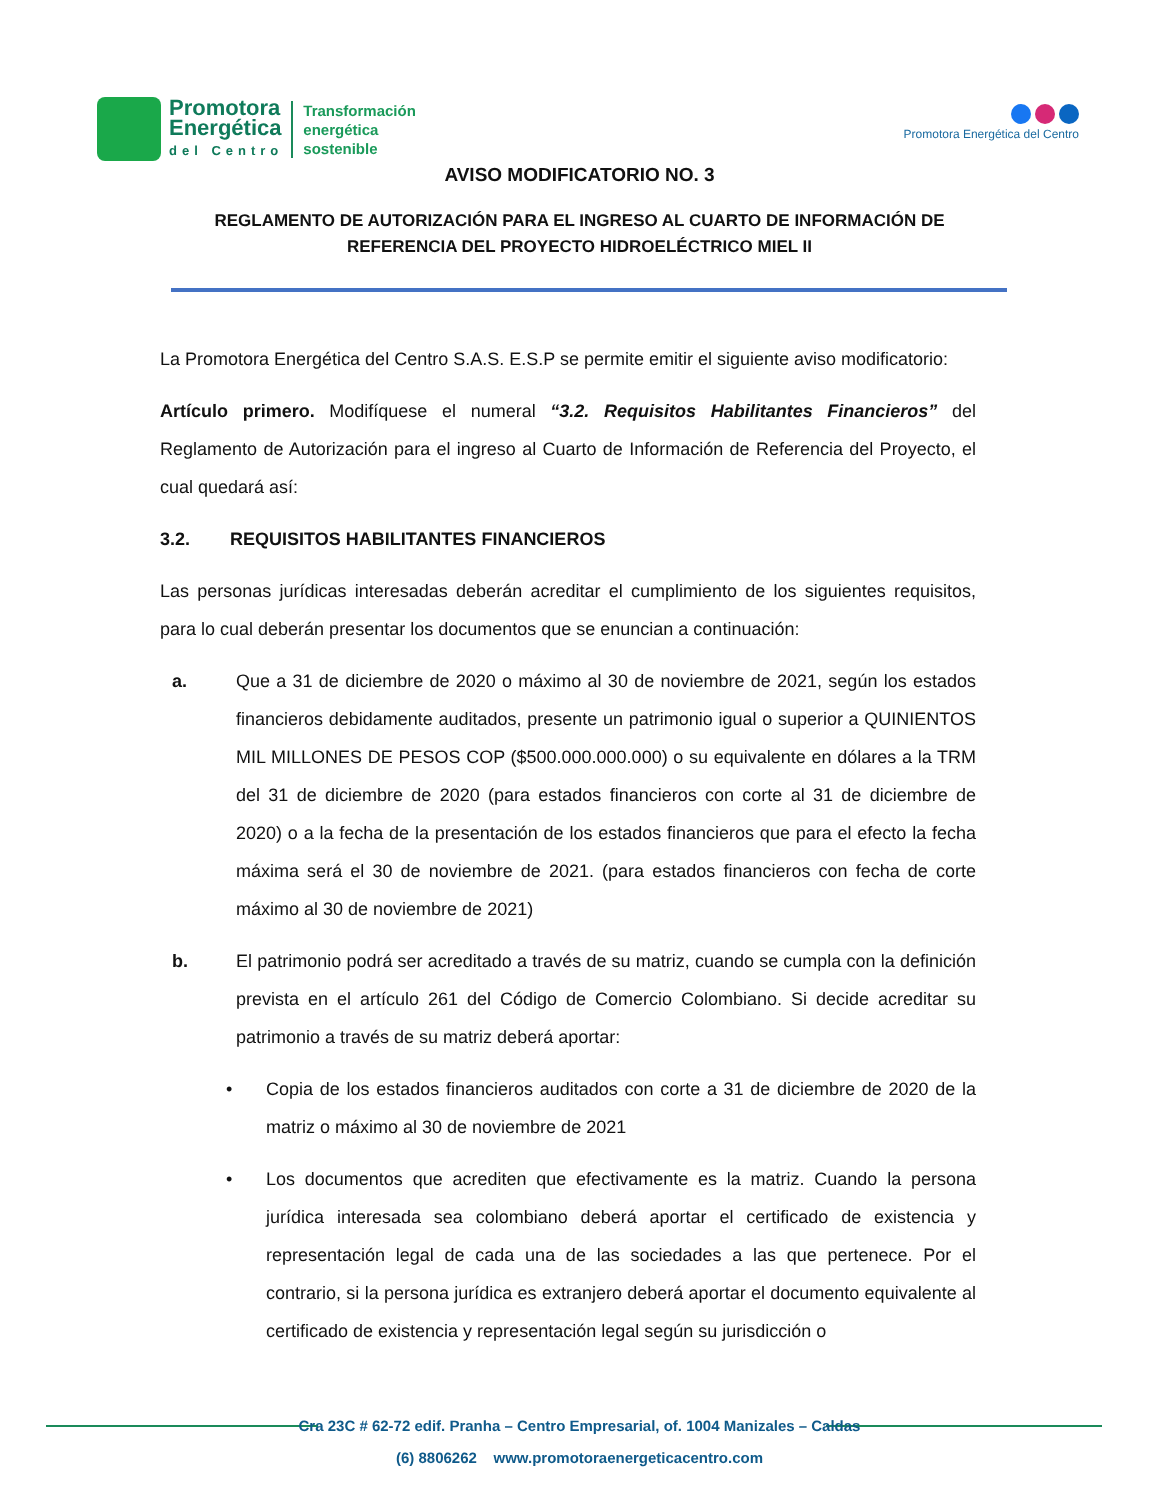Promotora
Energética
del Centro
Transformación
energética
sostenible
Promotora Energética del Centro
AVISO MODIFICATORIO NO. 3
REGLAMENTO DE AUTORIZACIÓN PARA EL INGRESO AL CUARTO DE INFORMACIÓN DE
REFERENCIA DEL PROYECTO HIDROELÉCTRICO MIEL II
La Promotora Energética del Centro S.A.S. E.S.P se permite emitir el siguiente aviso modificatorio:
Artículo primero. Modifíquese el numeral “3.2. Requisitos Habilitantes Financieros” del Reglamento de Autorización para el ingreso al Cuarto de Información de Referencia del Proyecto, el cual quedará así:
3.2. REQUISITOS HABILITANTES FINANCIEROS
Las personas jurídicas interesadas deberán acreditar el cumplimiento de los siguientes requisitos, para lo cual deberán presentar los documentos que se enuncian a continuación:
a. Que a 31 de diciembre de 2020 o máximo al 30 de noviembre de 2021, según los estados financieros debidamente auditados, presente un patrimonio igual o superior a QUINIENTOS MIL MILLONES DE PESOS COP ($500.000.000.000) o su equivalente en dólares a la TRM del 31 de diciembre de 2020 (para estados financieros con corte al 31 de diciembre de 2020) o a la fecha de la presentación de los estados financieros que para el efecto la fecha máxima será el 30 de noviembre de 2021. (para estados financieros con fecha de corte máximo al 30 de noviembre de 2021)
b. El patrimonio podrá ser acreditado a través de su matriz, cuando se cumpla con la definición prevista en el artículo 261 del Código de Comercio Colombiano. Si decide acreditar su patrimonio a través de su matriz deberá aportar:
• Copia de los estados financieros auditados con corte a 31 de diciembre de 2020 de la matriz o máximo al 30 de noviembre de 2021
• Los documentos que acrediten que efectivamente es la matriz. Cuando la persona jurídica interesada sea colombiano deberá aportar el certificado de existencia y representación legal de cada una de las sociedades a las que pertenece. Por el contrario, si la persona jurídica es extranjero deberá aportar el documento equivalente al certificado de existencia y representación legal según su jurisdicción o
Cra 23C # 62-72 edif. Pranha – Centro Empresarial, of. 1004 Manizales – Caldas
(6) 8806262 www.promotoraenergeticacentro.com